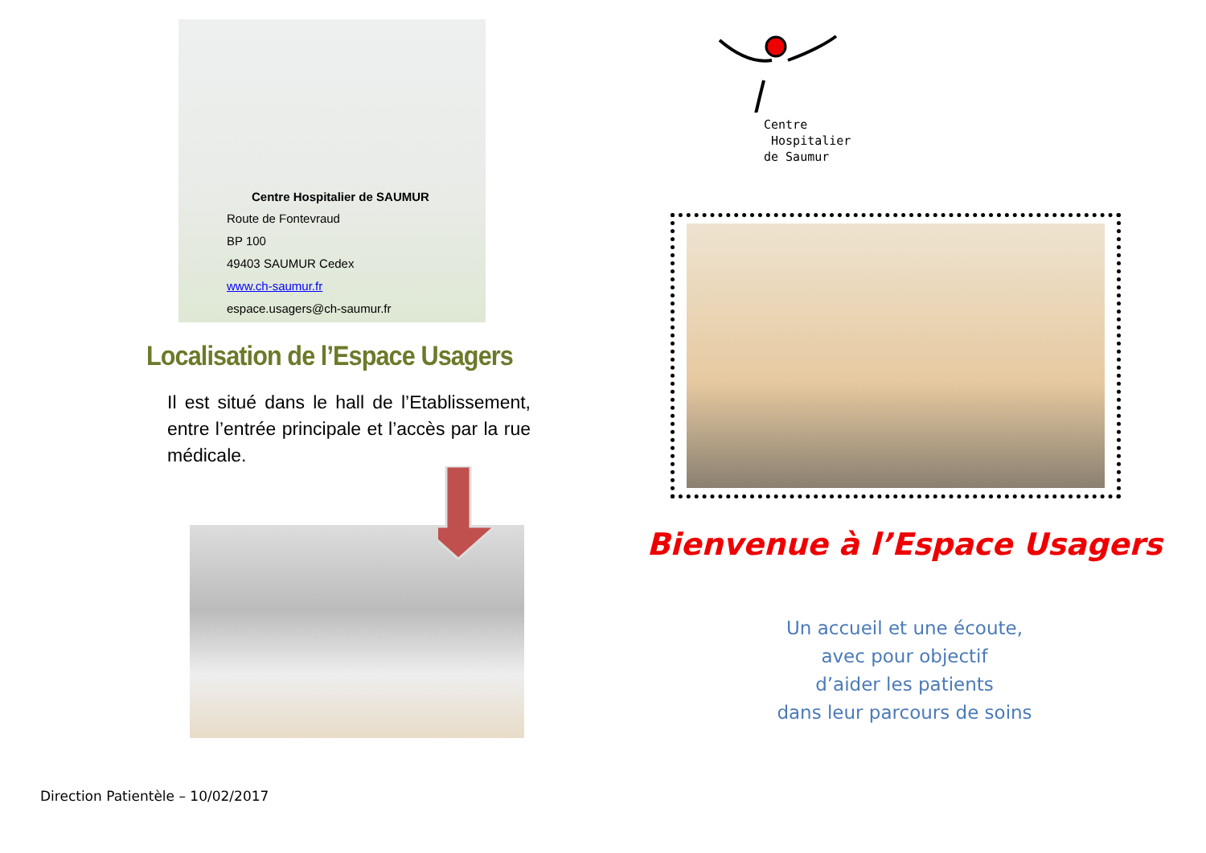Centre Hospitalier de SAUMUR
Route de Fontevraud
BP 100
49403 SAUMUR Cedex
www.ch-saumur.fr
espace.usagers@ch-saumur.fr
Localisation de l’Espace Usagers
Il est situé dans le hall de l’Etablissement, entre l’entrée principale et l’accès par la rue médicale.
Direction Patientèle – 10/02/2017
Centre
Hospitalier
de Saumur
Bienvenue à l’Espace Usagers
Un accueil et une écoute,
avec pour objectif
d’aider les patients
dans leur parcours de soins